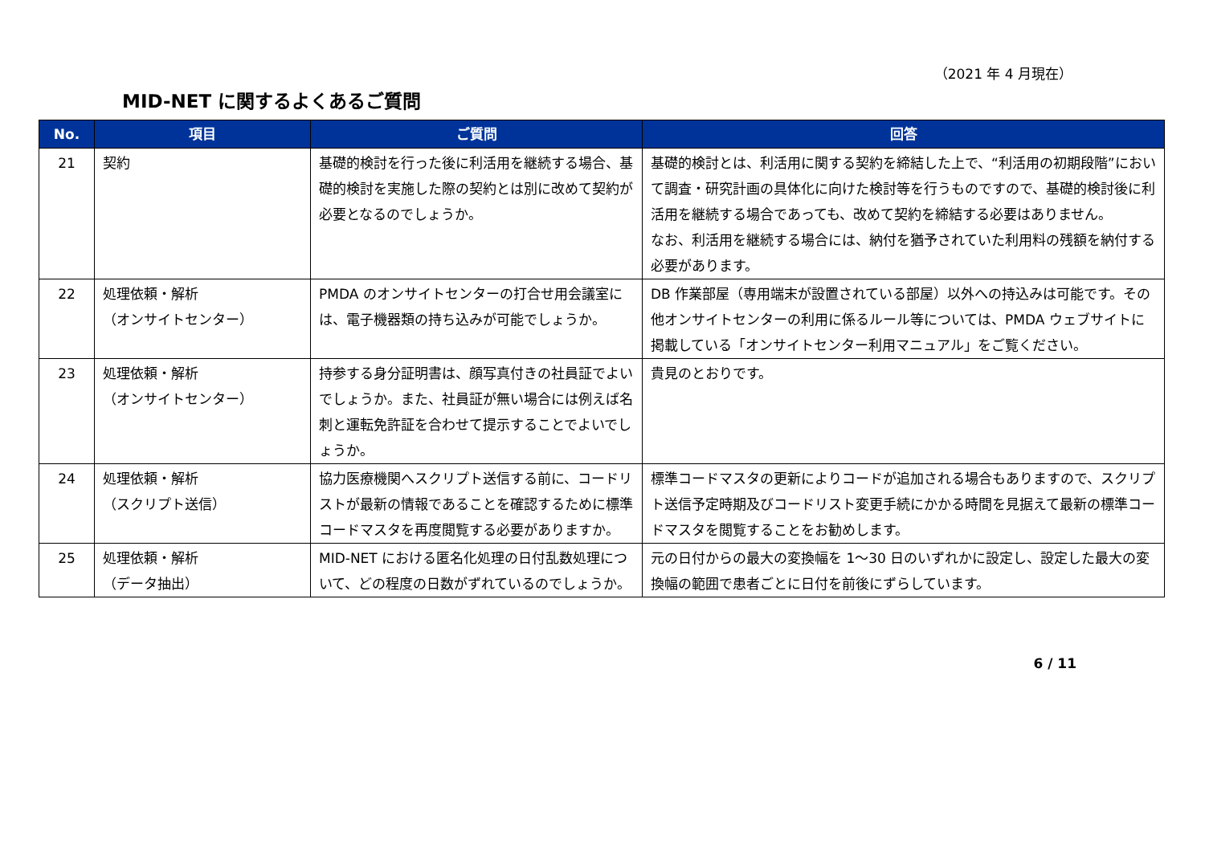（2021 年 4 月現在）
MID-NET に関するよくあるご質問
| No. | 項目 | ご質問 | 回答 |
| --- | --- | --- | --- |
| 21 | 契約 | 基礎的検討を行った後に利活用を継続する場合、基礎的検討を実施した際の契約とは別に改めて契約が必要となるのでしょうか。 | 基礎的検討とは、利活用に関する契約を締結した上で、“利活用の初期段階”において調査・研究計画の具体化に向けた検討等を行うものですので、基礎的検討後に利活用を継続する場合であっても、改めて契約を締結する必要はありません。 なお、利活用を継続する場合には、納付を猶予されていた利用料の残額を納付する必要があります。 |
| 22 | 処理依頼・解析 （オンサイトセンター） | PMDA のオンサイトセンターの打合せ用会議室には、電子機器類の持ち込みが可能でしょうか。 | DB 作業部屋（専用端末が設置されている部屋）以外への持込みは可能です。その他オンサイトセンターの利用に係るルール等については、PMDA ウェブサイトに掲載している「オンサイトセンター利用マニュアル」をご覧ください。 |
| 23 | 処理依頼・解析 （オンサイトセンター） | 持参する身分証明書は、顔写真付きの社員証でよいでしょうか。また、社員証が無い場合には例えば名刺と運転免許証を合わせて提示することでよいでしょうか。 | 貴見のとおりです。 |
| 24 | 処理依頼・解析 （スクリプト送信） | 協力医療機関へスクリプト送信する前に、コードリストが最新の情報であることを確認するために標準コードマスタを再度閲覧する必要がありますか。 | 標準コードマスタの更新によりコードが追加される場合もありますので、スクリプト送信予定時期及びコードリスト変更手続にかかる時間を見据えて最新の標準コードマスタを閲覧することをお勧めします。 |
| 25 | 処理依頼・解析 （データ抽出） | MID-NET における匿名化処理の日付乱数処理について、どの程度の日数がずれているのでしょうか。 | 元の日付からの最大の変換幅を 1～30 日のいずれかに設定し、設定した最大の変換幅の範囲で患者ごとに日付を前後にずらしています。 |
6 / 11